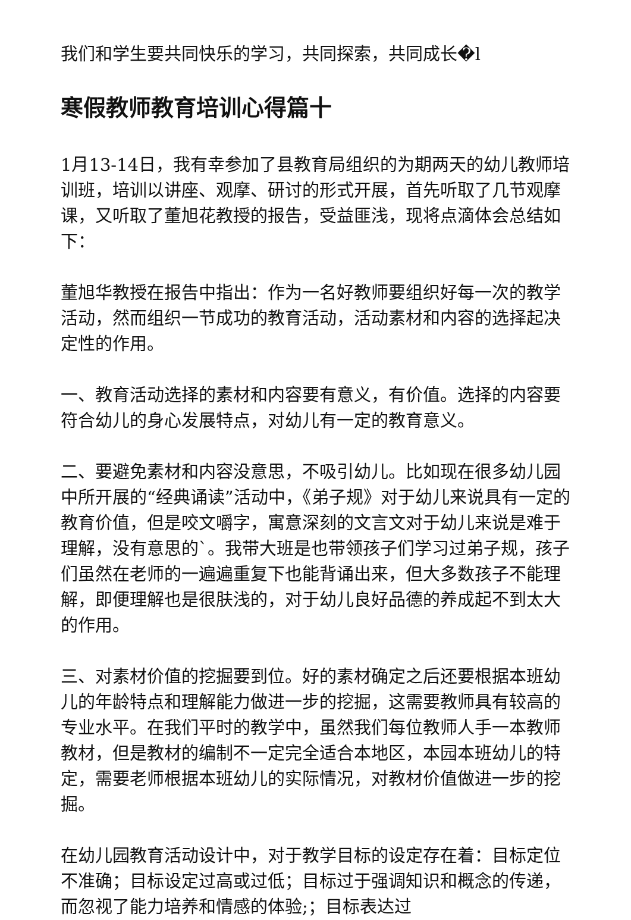我们和学生要共同快乐的学习，共同探索，共同成长�l
寒假教师教育培训心得篇十
1月13-14日，我有幸参加了县教育局组织的为期两天的幼儿教师培训班，培训以讲座、观摩、研讨的形式开展，首先听取了几节观摩课，又听取了董旭花教授的报告，受益匪浅，现将点滴体会总结如下：
董旭华教授在报告中指出：作为一名好教师要组织好每一次的教学活动，然而组织一节成功的教育活动，活动素材和内容的选择起决定性的作用。
一、教育活动选择的素材和内容要有意义，有价值。选择的内容要符合幼儿的身心发展特点，对幼儿有一定的教育意义。
二、要避免素材和内容没意思，不吸引幼儿。比如现在很多幼儿园中所开展的“经典诵读”活动中，《弟子规》对于幼儿来说具有一定的教育价值，但是咬文嚼字，寓意深刻的文言文对于幼儿来说是难于理解，没有意思的`。我带大班是也带领孩子们学习过弟子规，孩子们虽然在老师的一遍遍重复下也能背诵出来，但大多数孩子不能理解，即便理解也是很肤浅的，对于幼儿良好品德的养成起不到太大的作用。
三、对素材价值的挖掘要到位。好的素材确定之后还要根据本班幼儿的年龄特点和理解能力做进一步的挖掘，这需要教师具有较高的专业水平。在我们平时的教学中，虽然我们每位教师人手一本教师教材，但是教材的编制不一定完全适合本地区，本园本班幼儿的特定，需要老师根据本班幼儿的实际情况，对教材价值做进一步的挖掘。
在幼儿园教育活动设计中，对于教学目标的设定存在着：目标定位不准确；目标设定过高或过低；目标过于强调知识和概念的传递，而忽视了能力培养和情感的体验;；目标表达过